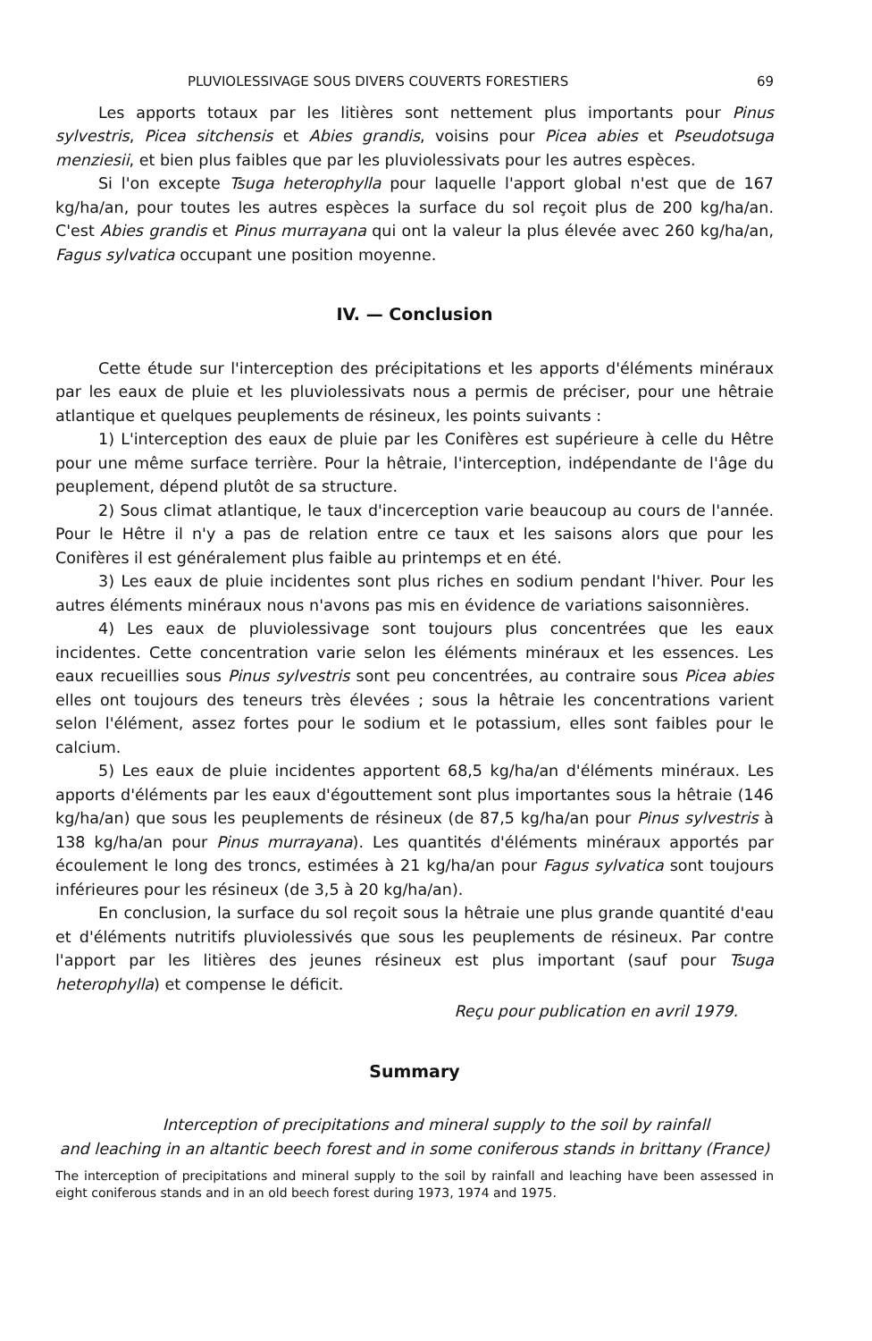PLUVIOLESSIVAGE SOUS DIVERS COUVERTS FORESTIERS 69
Les apports totaux par les litières sont nettement plus importants pour Pinus sylvestris, Picea sitchensis et Abies grandis, voisins pour Picea abies et Pseudotsuga menziesii, et bien plus faibles que par les pluviolessivats pour les autres espèces.
Si l'on excepte Tsuga heterophylla pour laquelle l'apport global n'est que de 167 kg/ha/an, pour toutes les autres espèces la surface du sol reçoit plus de 200 kg/ha/an. C'est Abies grandis et Pinus murrayana qui ont la valeur la plus élevée avec 260 kg/ha/an, Fagus sylvatica occupant une position moyenne.
IV. — Conclusion
Cette étude sur l'interception des précipitations et les apports d'éléments minéraux par les eaux de pluie et les pluviolessivats nous a permis de préciser, pour une hêtraie atlantique et quelques peuplements de résineux, les points suivants :
1) L'interception des eaux de pluie par les Conifères est supérieure à celle du Hêtre pour une même surface terrière. Pour la hêtraie, l'interception, indépendante de l'âge du peuplement, dépend plutôt de sa structure.
2) Sous climat atlantique, le taux d'incerception varie beaucoup au cours de l'année. Pour le Hêtre il n'y a pas de relation entre ce taux et les saisons alors que pour les Conifères il est généralement plus faible au printemps et en été.
3) Les eaux de pluie incidentes sont plus riches en sodium pendant l'hiver. Pour les autres éléments minéraux nous n'avons pas mis en évidence de variations saisonnières.
4) Les eaux de pluviolessivage sont toujours plus concentrées que les eaux incidentes. Cette concentration varie selon les éléments minéraux et les essences. Les eaux recueillies sous Pinus sylvestris sont peu concentrées, au contraire sous Picea abies elles ont toujours des teneurs très élevées ; sous la hêtraie les concentrations varient selon l'élément, assez fortes pour le sodium et le potassium, elles sont faibles pour le calcium.
5) Les eaux de pluie incidentes apportent 68,5 kg/ha/an d'éléments minéraux. Les apports d'éléments par les eaux d'égouttement sont plus importantes sous la hêtraie (146 kg/ha/an) que sous les peuplements de résineux (de 87,5 kg/ha/an pour Pinus sylvestris à 138 kg/ha/an pour Pinus murrayana). Les quantités d'éléments minéraux apportés par écoulement le long des troncs, estimées à 21 kg/ha/an pour Fagus sylvatica sont toujours inférieures pour les résineux (de 3,5 à 20 kg/ha/an).
En conclusion, la surface du sol reçoit sous la hêtraie une plus grande quantité d'eau et d'éléments nutritifs pluviolessivés que sous les peuplements de résineux. Par contre l'apport par les litières des jeunes résineux est plus important (sauf pour Tsuga heterophylla) et compense le déficit.
Reçu pour publication en avril 1979.
Summary
Interception of precipitations and mineral supply to the soil by rainfall
and leaching in an altantic beech forest and in some coniferous stands in brittany (France)
The interception of precipitations and mineral supply to the soil by rainfall and leaching have been assessed in eight coniferous stands and in an old beech forest during 1973, 1974 and 1975.